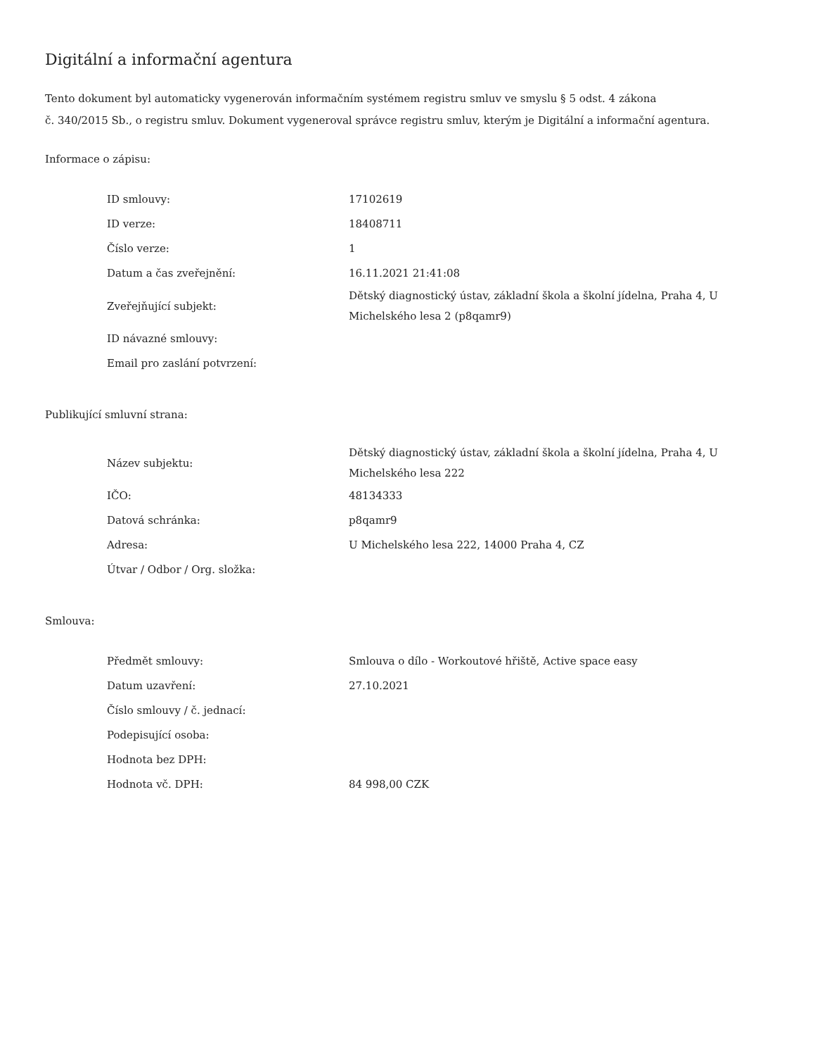Digitální a informační agentura
Tento dokument byl automaticky vygenerován informačním systémem registru smluv ve smyslu § 5 odst. 4 zákona
č. 340/2015 Sb., o registru smluv. Dokument vygeneroval správce registru smluv, kterým je Digitální a informační agentura.
Informace o zápisu:
| ID smlouvy: | 17102619 |
| ID verze: | 18408711 |
| Číslo verze: | 1 |
| Datum a čas zveřejnění: | 16.11.2021 21:41:08 |
| Zveřejňující subjekt: | Dětský diagnostický ústav, základní škola a školní jídelna, Praha 4, U Michelského lesa 2 (p8qamr9) |
| ID návazné smlouvy: | |
| Email pro zaslání potvrzení: | |
Publikující smluvní strana:
| Název subjektu: | Dětský diagnostický ústav, základní škola a školní jídelna, Praha 4, U Michelského lesa 222 |
| IČO: | 48134333 |
| Datová schránka: | p8qamr9 |
| Adresa: | U Michelského lesa 222, 14000 Praha 4, CZ |
| Útvar / Odbor / Org. složka: | |
Smlouva:
| Předmět smlouvy: | Smlouva o dílo - Workoutové hřiště, Active space easy |
| Datum uzavření: | 27.10.2021 |
| Číslo smlouvy / č. jednací: | |
| Podepisující osoba: | |
| Hodnota bez DPH: | |
| Hodnota vč. DPH: | 84 998,00 CZK |